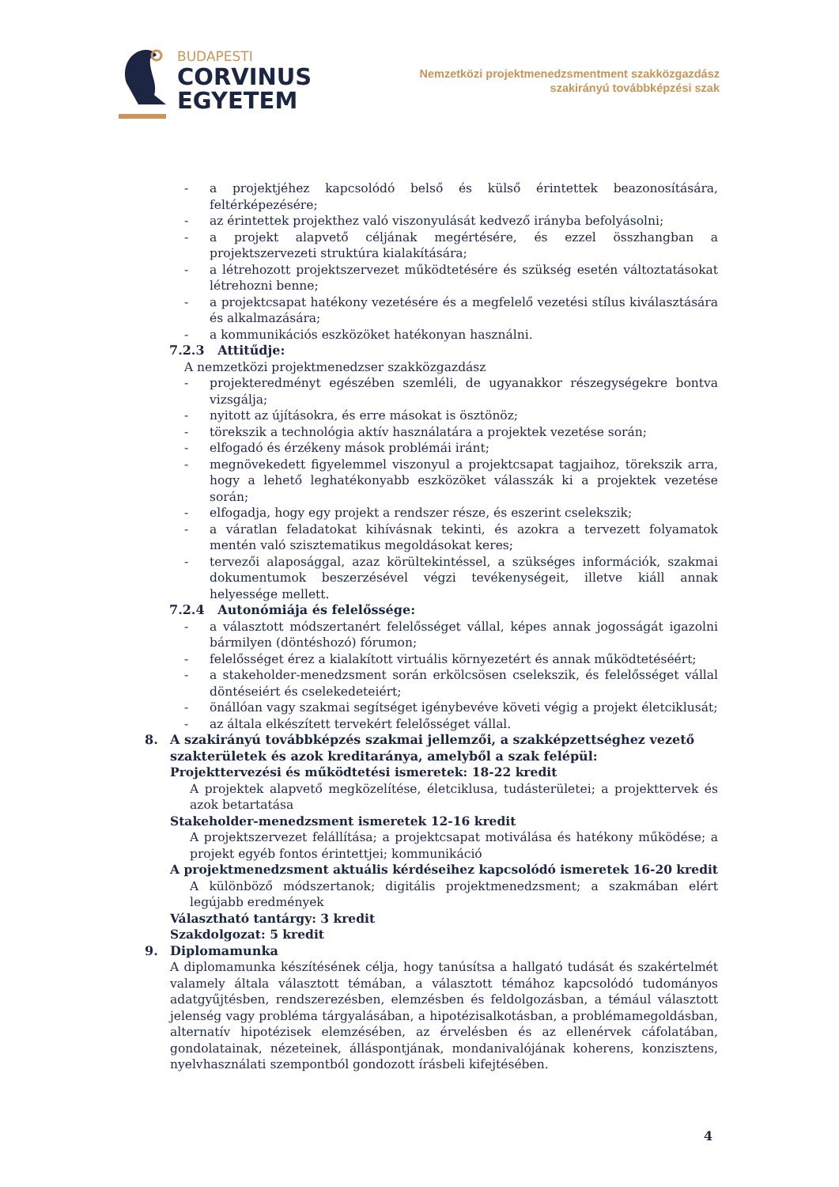BUDAPESTI
CORVINUS
EGYETEM
Nemzetközi projektmenedzsmentment szakközgazdász
szakirányú továbbképzési szak
- a projektjéhez kapcsolódó belső és külső érintettek beazonosítására, feltérképezésére;
- az érintettek projekthez való viszonyulását kedvező irányba befolyásolni;
- a projekt alapvető céljának megértésére, és ezzel összhangban a projektszervezeti struktúra kialakítására;
- a létrehozott projektszervezet működtetésére és szükség esetén változtatásokat létrehozni benne;
- a projektcsapat hatékony vezetésére és a megfelelő vezetési stílus kiválasztására és alkalmazására;
- a kommunikációs eszközöket hatékonyan használni.
7.2.3 Attitűdje:
A nemzetközi projektmenedzser szakközgazdász
- projekteredményt egészében szemléli, de ugyanakkor részegységekre bontva vizsgálja;
- nyitott az újításokra, és erre másokat is ösztönöz;
- törekszik a technológia aktív használatára a projektek vezetése során;
- elfogadó és érzékeny mások problémái iránt;
- megnövekedett figyelemmel viszonyul a projektcsapat tagjaihoz, törekszik arra, hogy a lehető leghatékonyabb eszközöket válasszák ki a projektek vezetése során;
- elfogadja, hogy egy projekt a rendszer része, és eszerint cselekszik;
- a váratlan feladatokat kihívásnak tekinti, és azokra a tervezett folyamatok mentén való szisztematikus megoldásokat keres;
- tervezői alaposággal, azaz körültekintéssel, a szükséges információk, szakmai dokumentumok beszerzésével végzi tevékenységeit, illetve kiáll annak helyessége mellett.
7.2.4 Autonómiája és felelőssége:
- a választott módszertanért felelősséget vállal, képes annak jogosságát igazolni bármilyen (döntéshozó) fórumon;
- felelősséget érez a kialakított virtuális környezetért és annak működtetéséért;
- a stakeholder-menedzsment során erkölcsösen cselekszik, és felelősséget vállal döntéseiért és cselekedeteiért;
- önállóan vagy szakmai segítséget igénybevéve követi végig a projekt életciklusát;
- az általa elkészített tervekért felelősséget vállal.
8. A szakirányú továbbképzés szakmai jellemzői, a szakképzettséghez vezető szakterületek és azok kreditaránya, amelyből a szak felépül:
Projekttervezési és működtetési ismeretek: 18-22 kredit
A projektek alapvető megközelítése, életciklusa, tudásterületei; a projekttervek és azok betartatása
Stakeholder-menedzsment ismeretek 12-16 kredit
A projektszervezet felállítása; a projektcsapat motiválása és hatékony működése; a projekt egyéb fontos érintettjei; kommunikáció
A projektmenedzsment aktuális kérdéseihez kapcsolódó ismeretek 16-20 kredit
A különböző módszertanok; digitális projektmenedzsment; a szakmában elért legújabb eredmények
Választható tantárgy: 3 kredit
Szakdolgozat: 5 kredit
9. Diplomamunka
A diplomamunka készítésének célja, hogy tanúsítsa a hallgató tudását és szakértelmét valamely általa választott témában, a választott témához kapcsolódó tudományos adatgyűjtésben, rendszerezésben, elemzésben és feldolgozásban, a témául választott jelenség vagy probléma tárgyalásában, a hipotézisalkotásban, a problémamegoldásban, alternatív hipotézisek elemzésében, az érvelésben és az ellenérvek cáfolatában, gondolatainak, nézeteinek, álláspontjának, mondanivalójának koherens, konzisztens, nyelvhasználati szempontból gondozott írásbeli kifejtésében.
4